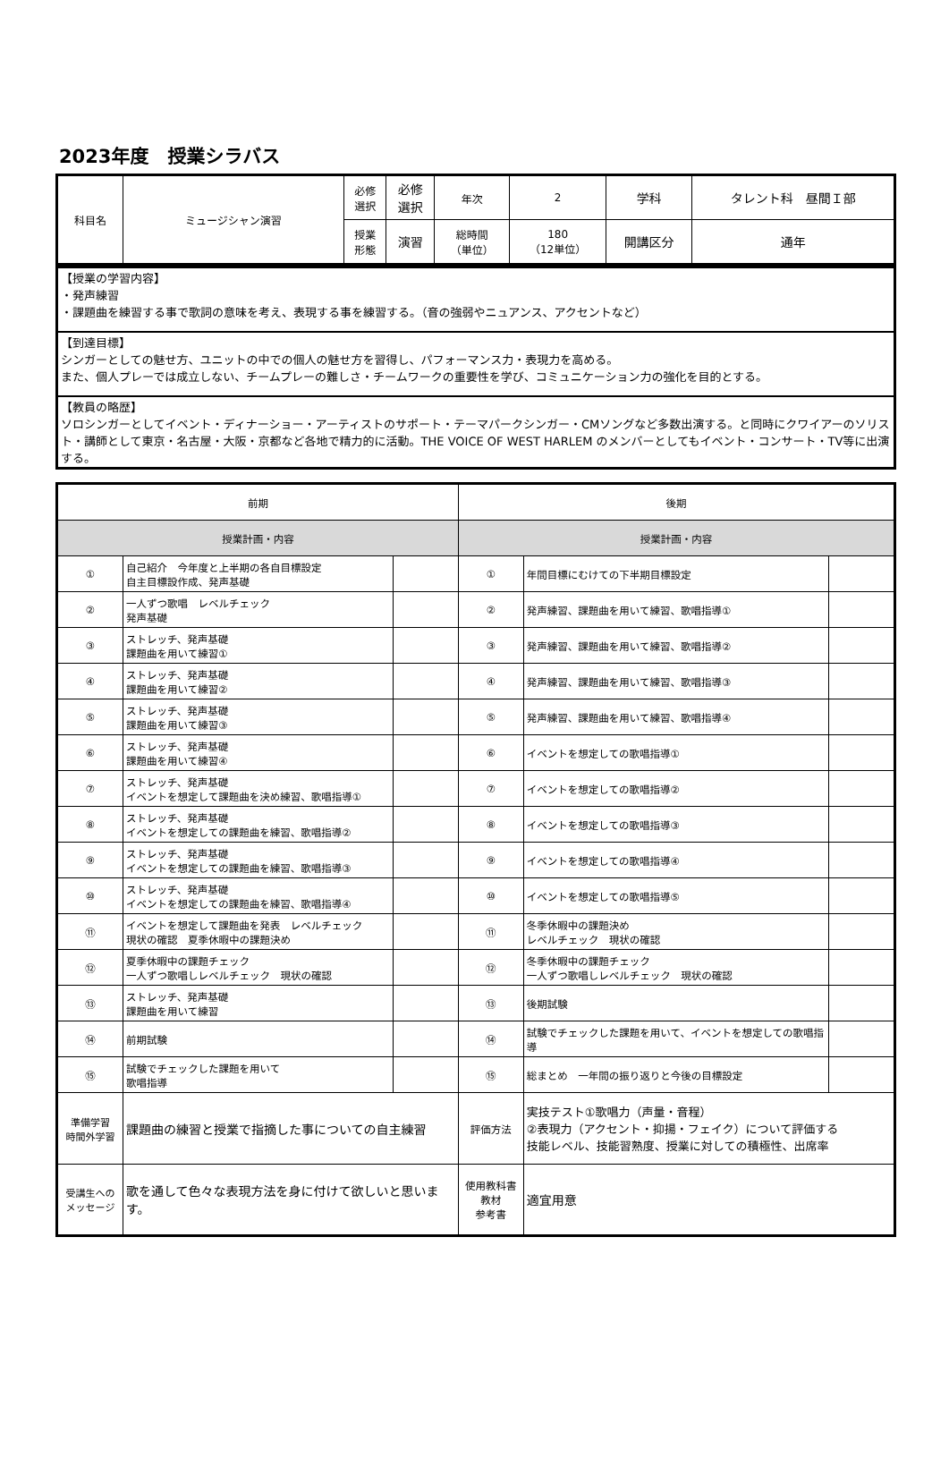2023年度　授業シラバス
| 科目名 | ミュージシャン演習 | 必修 選択 | 必修 選択 | 年次 | 2 | 学科 | タレント科 昼間Ｉ部 |
| | | 授業 形態 | 演習 | 総時間 （単位） | 180 （12単位） | 開講区分 | 通年 |
| 【授業の学習内容】 ・発声練習 ・課題曲を練習する事で歌詞の意味を考え、表現する事を練習する。（音の強弱やニュアンス、アクセントなど） |
| 【到達目標】 シンガーとしての魅せ方、ユニットの中での個人の魅せ方を習得し、パフォーマンス力・表現力を高める。 また、個人プレーでは成立しない、チームプレーの難しさ・チームワークの重要性を学び、コミュニケーション力の強化を目的とする。 |
| 【教員の略歴】 ソロシンガーとしてイベント・ディナーショー・アーティストのサポート・テーマパークシンガー・CMソングなど多数出演する。と同時にクワイアーのソリスト・講師として東京・名古屋・大阪・京都など各地で精力的に活動。THE VOICE OF WEST HARLEM のメンバーとしてもイベント・コンサート・TV等に出演する。 |
| 前期 | | | 後期 | | |
| 授業計画・内容 | | | 授業計画・内容 | | |
| ① | 自己紹介 今年度と上半期の各自目標設定 自主目標設作成、発声基礎 | | ① | 年間目標にむけての下半期目標設定 | |
| ② | 一人ずつ歌唱 レベルチェック 発声基礎 | | ② | 発声練習、課題曲を用いて練習、歌唱指導① | |
| ③ | ストレッチ、発声基礎 課題曲を用いて練習① | | ③ | 発声練習、課題曲を用いて練習、歌唱指導② | |
| ④ | ストレッチ、発声基礎 課題曲を用いて練習② | | ④ | 発声練習、課題曲を用いて練習、歌唱指導③ | |
| ⑤ | ストレッチ、発声基礎 課題曲を用いて練習③ | | ⑤ | 発声練習、課題曲を用いて練習、歌唱指導④ | |
| ⑥ | ストレッチ、発声基礎 課題曲を用いて練習④ | | ⑥ | イベントを想定しての歌唱指導① | |
| ⑦ | ストレッチ、発声基礎 イベントを想定して課題曲を決め練習、歌唱指導① | | ⑦ | イベントを想定しての歌唱指導② | |
| ⑧ | ストレッチ、発声基礎 イベントを想定しての課題曲を練習、歌唱指導② | | ⑧ | イベントを想定しての歌唱指導③ | |
| ⑨ | ストレッチ、発声基礎 イベントを想定しての課題曲を練習、歌唱指導③ | | ⑨ | イベントを想定しての歌唱指導④ | |
| ⑩ | ストレッチ、発声基礎 イベントを想定しての課題曲を練習、歌唱指導④ | | ⑩ | イベントを想定しての歌唱指導⑤ | |
| ⑪ | イベントを想定して課題曲を発表 レベルチェック 現状の確認 夏季休暇中の課題決め | | ⑪ | 冬季休暇中の課題決め レベルチェック 現状の確認 | |
| ⑫ | 夏季休暇中の課題チェック 一人ずつ歌唱しレベルチェック 現状の確認 | | ⑫ | 冬季休暇中の課題チェック 一人ずつ歌唱しレベルチェック 現状の確認 | |
| ⑬ | ストレッチ、発声基礎 課題曲を用いて練習 | | ⑬ | 後期試験 | |
| ⑭ | 前期試験 | | ⑭ | 試験でチェックした課題を用いて、イベントを想定しての歌唱指導 | |
| ⑮ | 試験でチェックした課題を用いて 歌唱指導 | | ⑮ | 総まとめ 一年間の振り返りと今後の目標設定 | |
| 準備学習 時間外学習 | 課題曲の練習と授業で指摘した事についての自主練習 | | 評価方法 | 実技テスト①歌唱力（声量・音程） ②表現力（アクセント・抑揚・フェイク）について評価する 技能レベル、技能習熟度、授業に対しての積極性、出席率 | |
| 受講生への メッセージ | 歌を通して色々な表現方法を身に付けて欲しいと思います。 | | 使用教科書 教材 参考書 | 適宜用意 | |